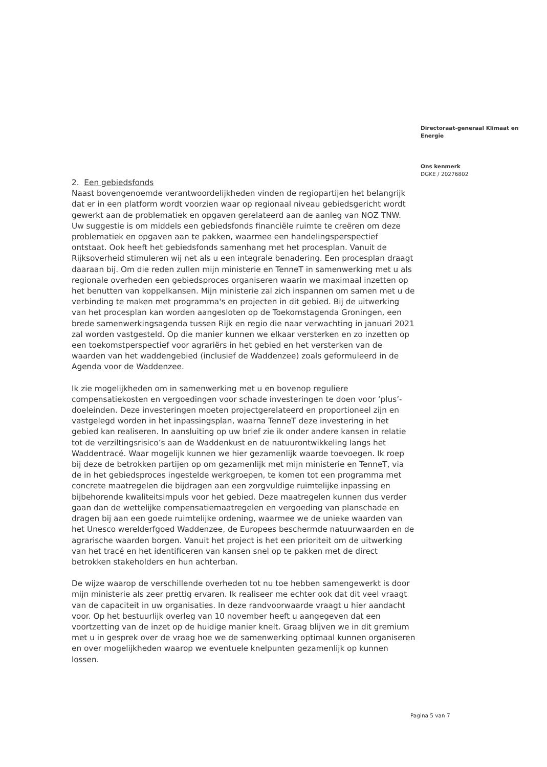2. Een gebiedsfonds
Naast bovengenoemde verantwoordelijkheden vinden de regiopartijen het belangrijk dat er in een platform wordt voorzien waar op regionaal niveau gebiedsgericht wordt gewerkt aan de problematiek en opgaven gerelateerd aan de aanleg van NOZ TNW. Uw suggestie is om middels een gebiedsfonds financiële ruimte te creëren om deze problematiek en opgaven aan te pakken, waarmee een handelingsperspectief ontstaat. Ook heeft het gebiedsfonds samenhang met het procesplan. Vanuit de Rijksoverheid stimuleren wij net als u een integrale benadering. Een procesplan draagt daaraan bij. Om die reden zullen mijn ministerie en TenneT in samenwerking met u als regionale overheden een gebiedsproces organiseren waarin we maximaal inzetten op het benutten van koppelkansen. Mijn ministerie zal zich inspannen om samen met u de verbinding te maken met programma's en projecten in dit gebied. Bij de uitwerking van het procesplan kan worden aangesloten op de Toekomstagenda Groningen, een brede samenwerkingsagenda tussen Rijk en regio die naar verwachting in januari 2021 zal worden vastgesteld. Op die manier kunnen we elkaar versterken en zo inzetten op een toekomstperspectief voor agrariërs in het gebied en het versterken van de waarden van het waddengebied (inclusief de Waddenzee) zoals geformuleerd in de Agenda voor de Waddenzee.
Ik zie mogelijkheden om in samenwerking met u en bovenop reguliere compensatiekosten en vergoedingen voor schade investeringen te doen voor ‘plus’-doeleinden. Deze investeringen moeten projectgerelateerd en proportioneel zijn en vastgelegd worden in het inpassingsplan, waarna TenneT deze investering in het gebied kan realiseren. In aansluiting op uw brief zie ik onder andere kansen in relatie tot de verziltingsrisico’s aan de Waddenkust en de natuurontwikkeling langs het Waddentracé. Waar mogelijk kunnen we hier gezamenlijk waarde toevoegen. Ik roep bij deze de betrokken partijen op om gezamenlijk met mijn ministerie en TenneT, via de in het gebiedsproces ingestelde werkgroepen, te komen tot een programma met concrete maatregelen die bijdragen aan een zorgvuldige ruimtelijke inpassing en bijbehorende kwaliteitsimpuls voor het gebied. Deze maatregelen kunnen dus verder gaan dan de wettelijke compensatiemaatregelen en vergoeding van planschade en dragen bij aan een goede ruimtelijke ordening, waarmee we de unieke waarden van het Unesco werelderfgoed Waddenzee, de Europees beschermde natuurwaarden en de agrarische waarden borgen. Vanuit het project is het een prioriteit om de uitwerking van het tracé en het identificeren van kansen snel op te pakken met de direct betrokken stakeholders en hun achterban.
De wijze waarop de verschillende overheden tot nu toe hebben samengewerkt is door mijn ministerie als zeer prettig ervaren. Ik realiseer me echter ook dat dit veel vraagt van de capaciteit in uw organisaties. In deze randvoorwaarde vraagt u hier aandacht voor. Op het bestuurlijk overleg van 10 november heeft u aangegeven dat een voortzetting van de inzet op de huidige manier knelt. Graag blijven we in dit gremium met u in gesprek over de vraag hoe we de samenwerking optimaal kunnen organiseren en over mogelijkheden waarop we eventuele knelpunten gezamenlijk op kunnen lossen.
Directoraat-generaal Klimaat en Energie
Ons kenmerk
DGKE / 20276802
Pagina 5 van 7